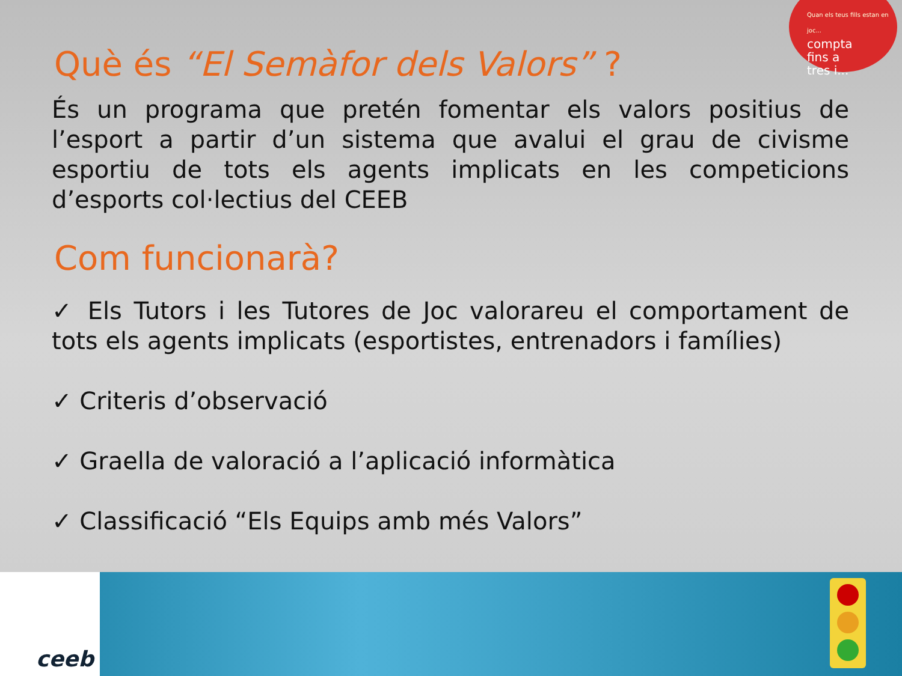Quan els teus fills estan en joc...
compta
fins a
tres i...
Què és “El Semàfor dels Valors” ?
És un programa que pretén fomentar els valors positius de l’esport a partir d’un sistema que avalui el grau de civisme esportiu de tots els agents implicats en les competicions d’esports col·lectius del CEEB
Com funcionarà?
✓ Els Tutors i les Tutores de Joc valorareu el comportament de tots els agents implicats (esportistes, entrenadors i famílies)
✓ Criteris d’observació
✓ Graella de valoració a l’aplicació informàtica
✓ Classificació “Els Equips amb més Valors”
ceeb